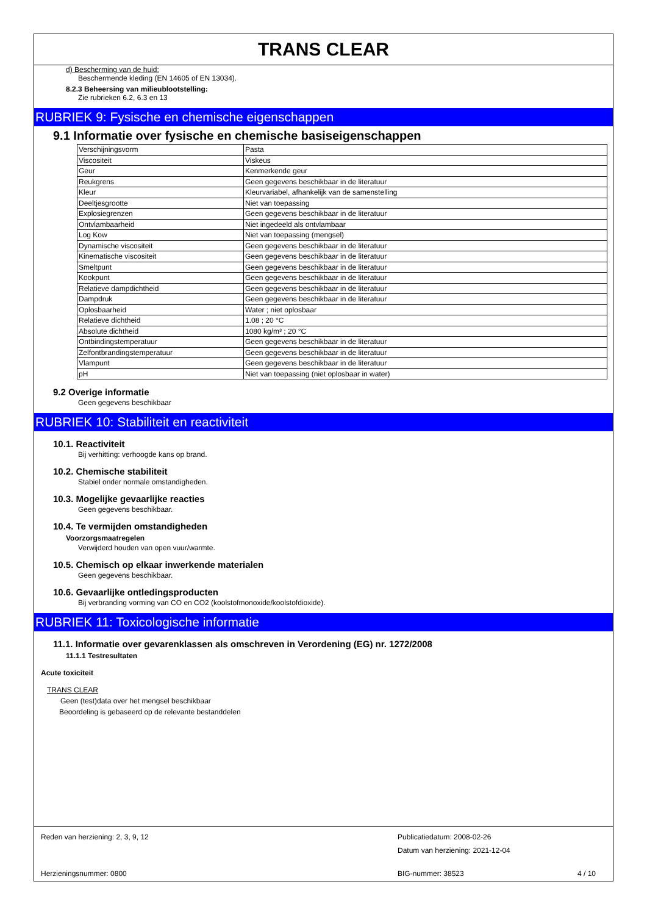TRANS CLEAR
d) Bescherming van de huid:
Beschermende kleding (EN 14605 of EN 13034).
8.2.3 Beheersing van milieublootstelling:
Zie rubrieken 6.2, 6.3 en 13
RUBRIEK 9: Fysische en chemische eigenschappen
9.1 Informatie over fysische en chemische basiseigenschappen
| Verschijningsvorm | Pasta |
| Viscositeit | Viskeus |
| Geur | Kenmerkende geur |
| Reukgrens | Geen gegevens beschikbaar in de literatuur |
| Kleur | Kleurvariabel, afhankelijk van de samenstelling |
| Deeltjesgrootte | Niet van toepassing |
| Explosiegrenzen | Geen gegevens beschikbaar in de literatuur |
| Ontvlambaarheid | Niet ingedeeld als ontvlambaar |
| Log Kow | Niet van toepassing (mengsel) |
| Dynamische viscositeit | Geen gegevens beschikbaar in de literatuur |
| Kinematische viscositeit | Geen gegevens beschikbaar in de literatuur |
| Smeltpunt | Geen gegevens beschikbaar in de literatuur |
| Kookpunt | Geen gegevens beschikbaar in de literatuur |
| Relatieve dampdichtheid | Geen gegevens beschikbaar in de literatuur |
| Dampdruk | Geen gegevens beschikbaar in de literatuur |
| Oplosbaarheid | Water ; niet oplosbaar |
| Relatieve dichtheid | 1.08 ; 20 °C |
| Absolute dichtheid | 1080 kg/m³ ; 20 °C |
| Ontbindingstemperatuur | Geen gegevens beschikbaar in de literatuur |
| Zelfontbrandingstemperatuur | Geen gegevens beschikbaar in de literatuur |
| Vlampunt | Geen gegevens beschikbaar in de literatuur |
| pH | Niet van toepassing (niet oplosbaar in water) |
9.2 Overige informatie
Geen gegevens beschikbaar
RUBRIEK 10: Stabiliteit en reactiviteit
10.1. Reactiviteit
Bij verhitting: verhoogde kans op brand.
10.2. Chemische stabiliteit
Stabiel onder normale omstandigheden.
10.3. Mogelijke gevaarlijke reacties
Geen gegevens beschikbaar.
10.4. Te vermijden omstandigheden
Voorzorgsmaatregelen
Verwijderd houden van open vuur/warmte.
10.5. Chemisch op elkaar inwerkende materialen
Geen gegevens beschikbaar.
10.6. Gevaarlijke ontledingsproducten
Bij verbranding vorming van CO en CO2 (koolstofmonoxide/koolstofdioxide).
RUBRIEK 11: Toxicologische informatie
11.1. Informatie over gevarenklassen als omschreven in Verordening (EG) nr. 1272/2008
11.1.1 Testresultaten
Acute toxiciteit
TRANS CLEAR
Geen (test)data over het mengsel beschikbaar
Beoordeling is gebaseerd op de relevante bestanddelen
Reden van herziening: 2, 3, 9, 12 Publicatiedatum: 2008-02-26
Datum van herziening: 2021-12-04
Herzieningsnummer: 0800 BIG-nummer: 38523 4 / 10